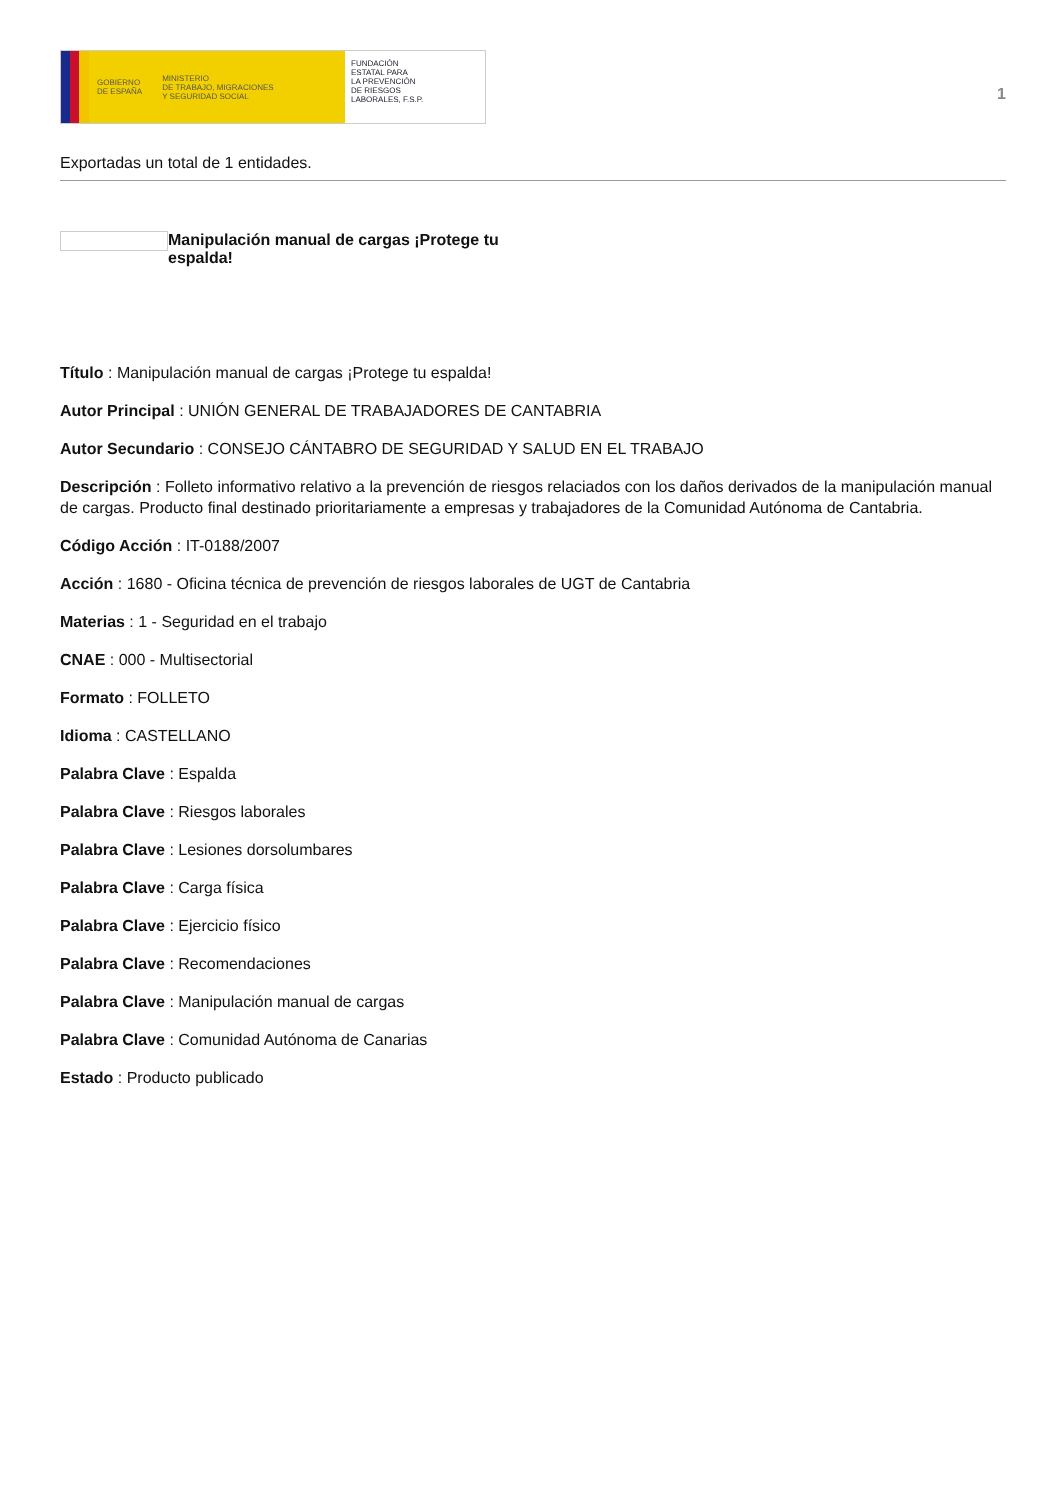GOBIERNO
DE ESPAÑA MINISTERIO
DE TRABAJO, MIGRACIONES
Y SEGURIDAD SOCIAL
FUNDACIÓN
ESTATAL PARA
LA PREVENCIÓN
DE RIESGOS
LABORALES, F.S.P.
1
Exportadas un total de 1 entidades.
Manipulación manual de cargas ¡Protege tu espalda!
Título : Manipulación manual de cargas ¡Protege tu espalda!
Autor Principal : UNIÓN GENERAL DE TRABAJADORES DE CANTABRIA
Autor Secundario : CONSEJO CÁNTABRO DE SEGURIDAD Y SALUD EN EL TRABAJO
Descripción : Folleto informativo relativo a la prevención de riesgos relaciados con los daños derivados de la manipulación manual de cargas. Producto final destinado prioritariamente a empresas y trabajadores de la Comunidad Autónoma de Cantabria.
Código Acción : IT-0188/2007
Acción : 1680 - Oficina técnica de prevención de riesgos laborales de UGT de Cantabria
Materias : 1 - Seguridad en el trabajo
CNAE : 000 - Multisectorial
Formato : FOLLETO
Idioma : CASTELLANO
Palabra Clave : Espalda
Palabra Clave : Riesgos laborales
Palabra Clave : Lesiones dorsolumbares
Palabra Clave : Carga física
Palabra Clave : Ejercicio físico
Palabra Clave : Recomendaciones
Palabra Clave : Manipulación manual de cargas
Palabra Clave : Comunidad Autónoma de Canarias
Estado : Producto publicado